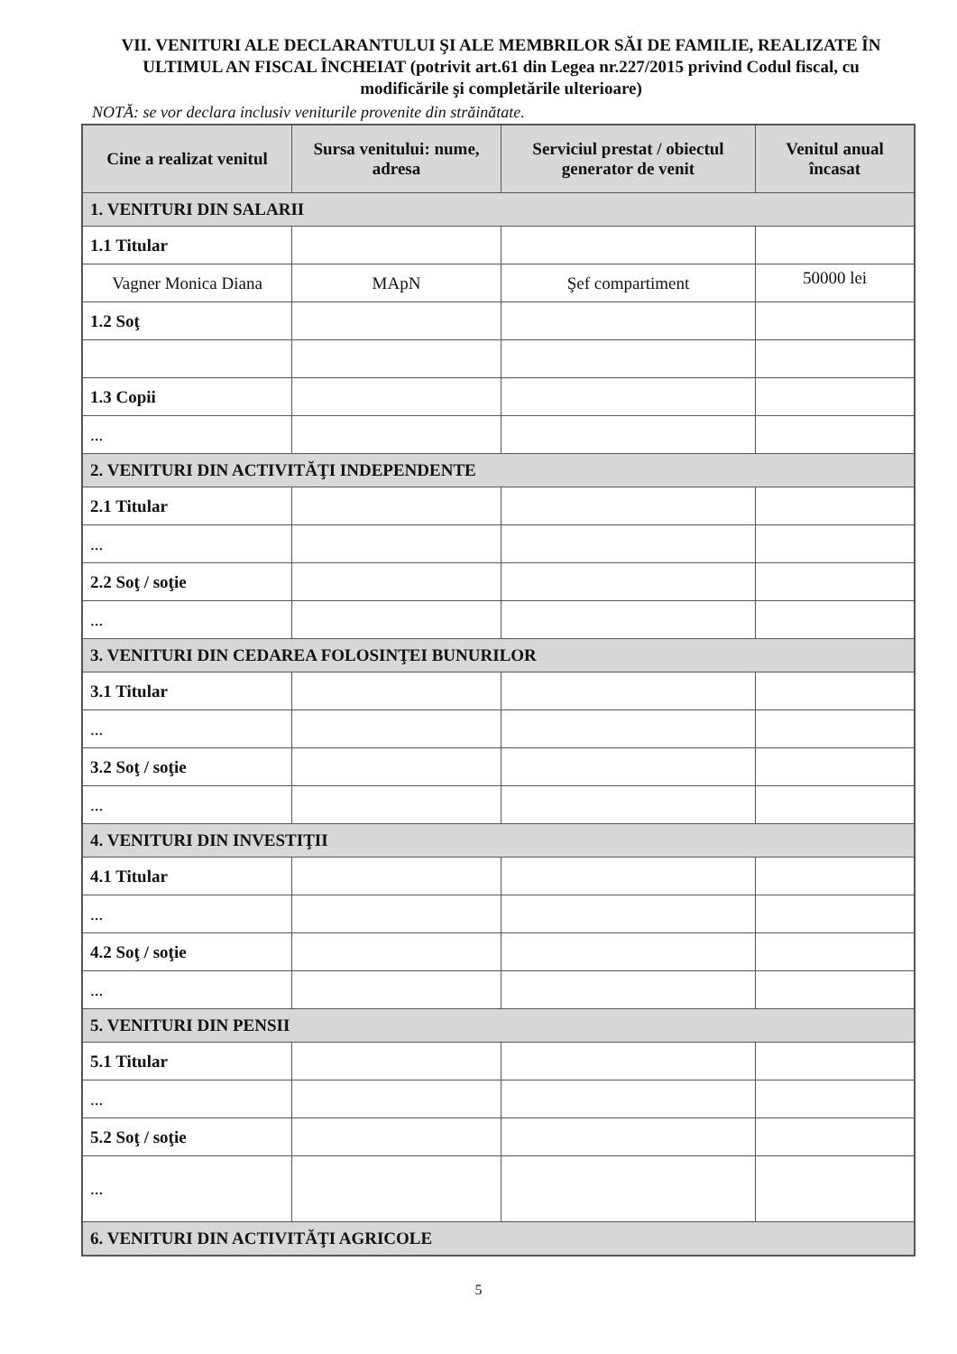VII. VENITURI ALE DECLARANTULUI ŞI ALE MEMBRILOR SĂI DE FAMILIE, REALIZATE ÎN ULTIMUL AN FISCAL ÎNCHEIAT (potrivit art.61 din Legea nr.227/2015 privind Codul fiscal, cu modificările şi completările ulterioare)
NOTĂ: se vor declara inclusiv veniturile provenite din străinătate.
| Cine a realizat venitul | Sursa venitului: nume, adresa | Serviciul prestat / obiectul generator de venit | Venitul anual încasat |
| --- | --- | --- | --- |
| 1. VENITURI DIN SALARII | | | |
| 1.1 Titular | | | |
| Vagner Monica Diana | MApN | Şef compartiment | 50000 lei |
| 1.2 Soţ | | | |
| 1.3 Copii | | | |
| ... | | | |
| 2. VENITURI DIN ACTIVITĂŢI INDEPENDENTE | | | |
| 2.1 Titular | | | |
| ... | | | |
| 2.2 Soţ / soţie | | | |
| ... | | | |
| 3. VENITURI DIN CEDAREA FOLOSINŢEI BUNURILOR | | | |
| 3.1 Titular | | | |
| ... | | | |
| 3.2 Soţ / soţie | | | |
| ... | | | |
| 4. VENITURI DIN INVESTIŢII | | | |
| 4.1 Titular | | | |
| ... | | | |
| 4.2 Soţ / soţie | | | |
| ... | | | |
| 5. VENITURI DIN PENSII | | | |
| 5.1 Titular | | | |
| ... | | | |
| 5.2 Soţ / soţie | | | |
| ... | | | |
| 6. VENITURI DIN ACTIVITĂŢI AGRICOLE | | | |
5